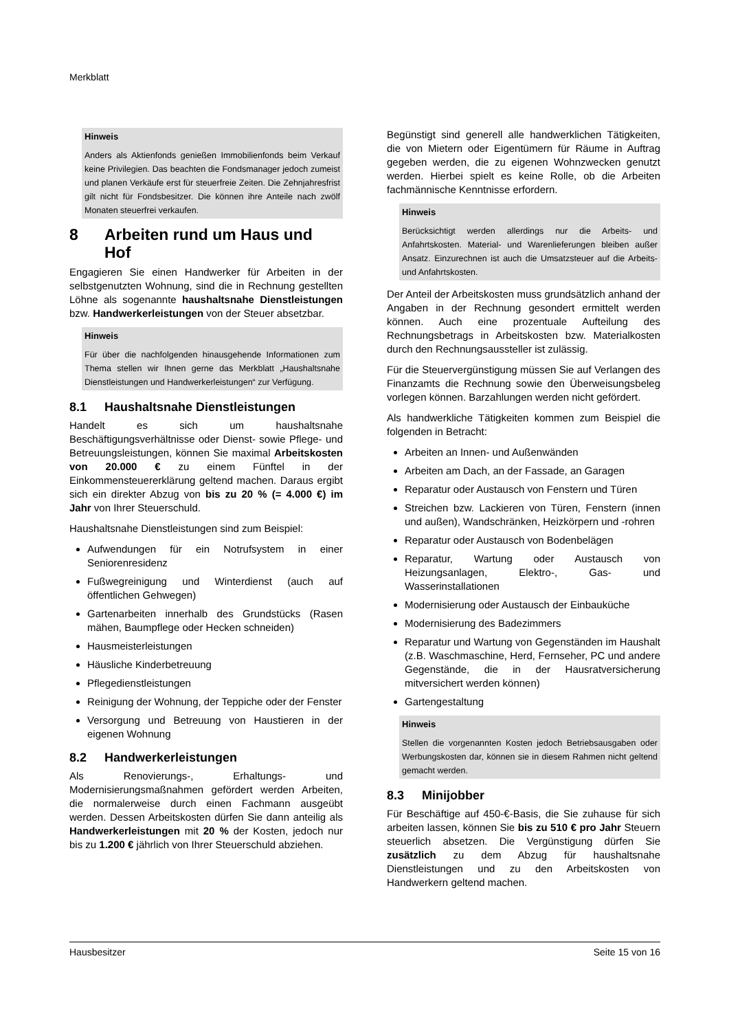Merkblatt
Hinweis
Anders als Aktienfonds genießen Immobilienfonds beim Verkauf keine Privilegien. Das beachten die Fondsmanager jedoch zumeist und planen Verkäufe erst für steuerfreie Zeiten. Die Zehnjahresfrist gilt nicht für Fondsbesitzer. Die können ihre Anteile nach zwölf Monaten steuerfrei verkaufen.
8 Arbeiten rund um Haus und Hof
Engagieren Sie einen Handwerker für Arbeiten in der selbstgenutzten Wohnung, sind die in Rechnung gestellten Löhne als sogenannte haushaltsnahe Dienstleistungen bzw. Handwerkerleistungen von der Steuer absetzbar.
Hinweis
Für über die nachfolgenden hinausgehende Informationen zum Thema stellen wir Ihnen gerne das Merkblatt „Haushaltsnahe Dienstleistungen und Handwerkerleistungen“ zur Verfügung.
8.1 Haushaltsnahe Dienstleistungen
Handelt es sich um haushaltsnahe Beschäftigungsverhältnisse oder Dienst- sowie Pflege- und Betreuungsleistungen, können Sie maximal Arbeitskosten von 20.000 € zu einem Fünftel in der Einkommensteuererklärung geltend machen. Daraus ergibt sich ein direkter Abzug von bis zu 20 % (= 4.000 €) im Jahr von Ihrer Steuerschuld.
Haushaltsnahe Dienstleistungen sind zum Beispiel:
Aufwendungen für ein Notrufsystem in einer Seniorenresidenz
Fußwegreinigung und Winterdienst (auch auf öffentlichen Gehwegen)
Gartenarbeiten innerhalb des Grundstücks (Rasen mähen, Baumpflege oder Hecken schneiden)
Hausmeisterleistungen
Häusliche Kinderbetreuung
Pflegedienstleistungen
Reinigung der Wohnung, der Teppiche oder der Fenster
Versorgung und Betreuung von Haustieren in der eigenen Wohnung
8.2 Handwerkerleistungen
Als Renovierungs-, Erhaltungs- und Modernisierungsmaßnahmen gefördert werden Arbeiten, die normalerweise durch einen Fachmann ausgeübt werden. Dessen Arbeitskosten dürfen Sie dann anteilig als Handwerkerleistungen mit 20 % der Kosten, jedoch nur bis zu 1.200 € jährlich von Ihrer Steuerschuld abziehen.
Begünstigt sind generell alle handwerklichen Tätigkeiten, die von Mietern oder Eigentümern für Räume in Auftrag gegeben werden, die zu eigenen Wohnzwecken genutzt werden. Hierbei spielt es keine Rolle, ob die Arbeiten fachmännische Kenntnisse erfordern.
Hinweis
Berücksichtigt werden allerdings nur die Arbeits- und Anfahrtskosten. Material- und Warenlieferungen bleiben außer Ansatz. Einzurechnen ist auch die Umsatzsteuer auf die Arbeits- und Anfahrtskosten.
Der Anteil der Arbeitskosten muss grundsätzlich anhand der Angaben in der Rechnung gesondert ermittelt werden können. Auch eine prozentuale Aufteilung des Rechnungsbetrags in Arbeitskosten bzw. Materialkosten durch den Rechnungsaussteller ist zulässig.
Für die Steuervergünstigung müssen Sie auf Verlangen des Finanzamts die Rechnung sowie den Überweisungsbeleg vorlegen können. Barzahlungen werden nicht gefördert.
Als handwerkliche Tätigkeiten kommen zum Beispiel die folgenden in Betracht:
Arbeiten an Innen- und Außenwänden
Arbeiten am Dach, an der Fassade, an Garagen
Reparatur oder Austausch von Fenstern und Türen
Streichen bzw. Lackieren von Türen, Fenstern (innen und außen), Wandschränken, Heizkörpern und -rohren
Reparatur oder Austausch von Bodenbelägen
Reparatur, Wartung oder Austausch von Heizungsanlagen, Elektro-, Gas- und Wasserinstallationen
Modernisierung oder Austausch der Einbauküche
Modernisierung des Badezimmers
Reparatur und Wartung von Gegenständen im Haushalt (z.B. Waschmaschine, Herd, Fernseher, PC und andere Gegenstände, die in der Hausratversicherung mitversichert werden können)
Gartengestaltung
Hinweis
Stellen die vorgenannten Kosten jedoch Betriebsausgaben oder Werbungskosten dar, können sie in diesem Rahmen nicht geltend gemacht werden.
8.3 Minijobber
Für Beschäftige auf 450-€-Basis, die Sie zuhause für sich arbeiten lassen, können Sie bis zu 510 € pro Jahr Steuern steuerlich absetzen. Die Vergünstigung dürfen Sie zusätzlich zu dem Abzug für haushaltsnahe Dienstleistungen und zu den Arbeitskosten von Handwerkern geltend machen.
Hausbesitzer Seite 15 von 16